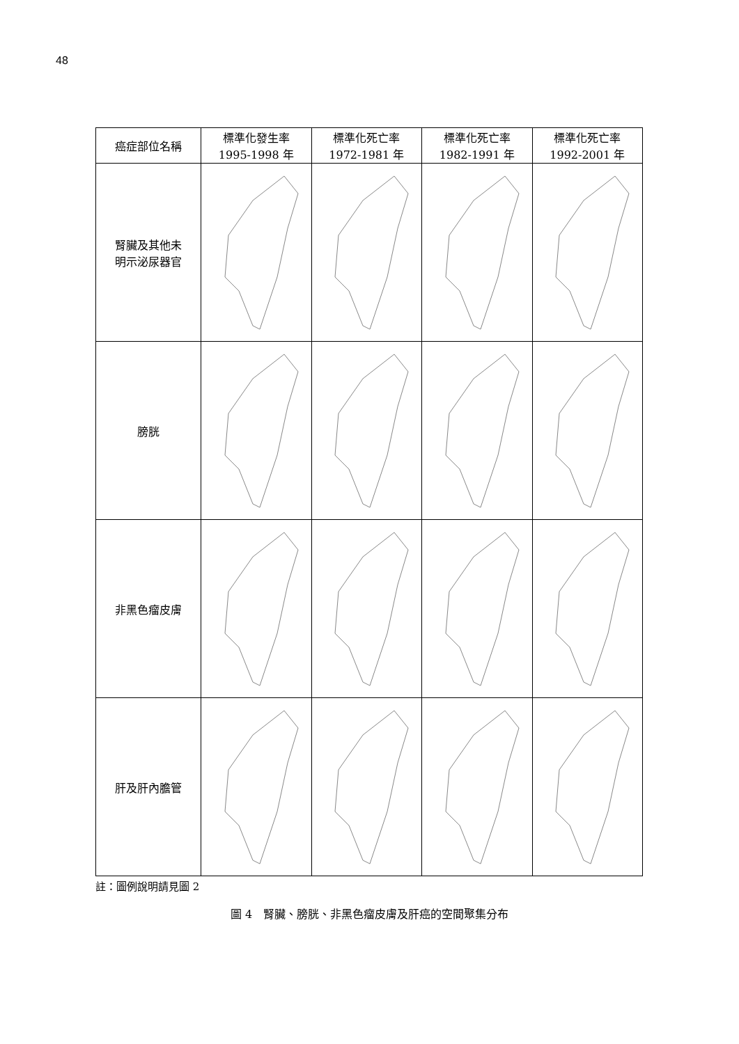48
| 癌症部位名稱 | 標準化發生率 1995-1998 年 | 標準化死亡率 1972-1981 年 | 標準化死亡率 1982-1991 年 | 標準化死亡率 1992-2001 年 |
| --- | --- | --- | --- | --- |
| 腎臟及其他未 明示泌尿器官 | | | | |
| 膀胱 | | | | |
| 非黑色瘤皮膚 | | | | |
| 肝及肝內膽管 | | | | |
註：圖例說明請見圖 2
圖 4　腎臟、膀胱、非黑色瘤皮膚及肝癌的空間聚集分布